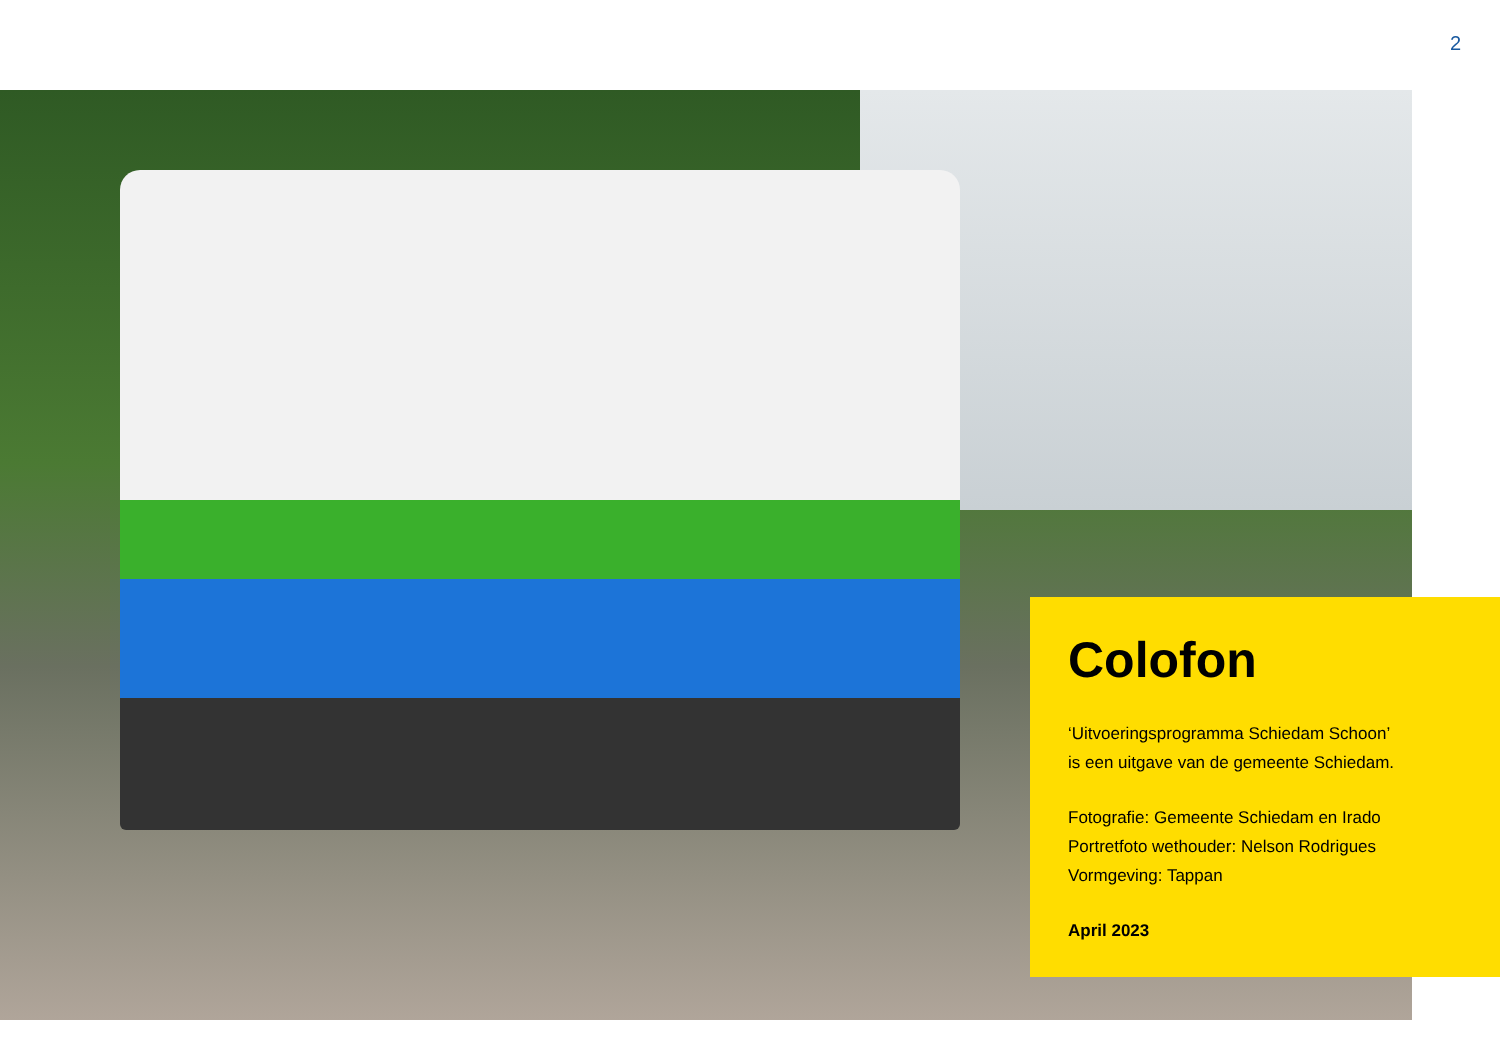2
Colofon
‘Uitvoeringsprogramma Schiedam Schoon’
is een uitgave van de gemeente Schiedam.
Fotografie: Gemeente Schiedam en Irado
Portretfoto wethouder: Nelson Rodrigues
Vormgeving: Tappan
April 2023